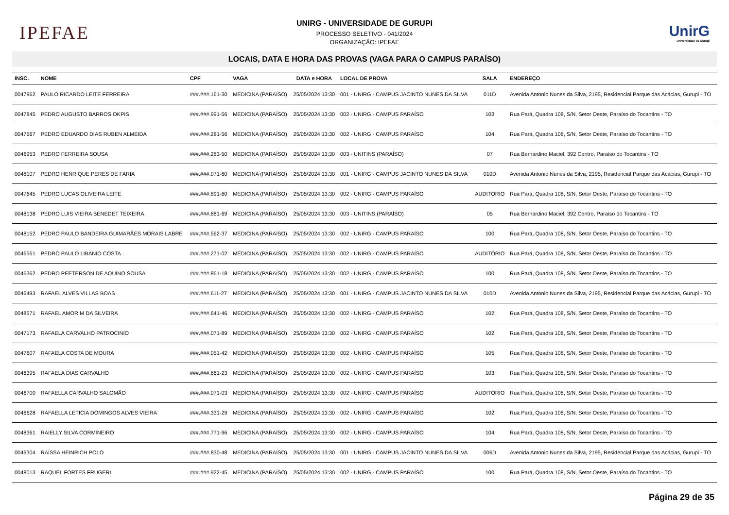IPEFAE
UNIRG - UNIVERSIDADE DE GURUPI
PROCESSO SELETIVO - 041/2024
ORGANIZAÇÃO: IPEFAE
UnirG
Universidade de Gurupi
LOCAIS, DATA E HORA DAS PROVAS (VAGA PARA O CAMPUS PARAÍSO)
| INSC. | NOME | CPF | VAGA | DATA e HORA | LOCAL DE PROVA | SALA | ENDEREÇO |
| --- | --- | --- | --- | --- | --- | --- | --- |
| 0047962 | PAULO RICARDO LEITE FERREIRA | ###.###.161-30 | MEDICINA (PARAÍSO) | 25/05/2024 13:30 | 001 - UNIRG - CAMPUS JACINTO NUNES DA SILVA | 011D | Avenida Antonio Nunes da Silva, 2195, Residencial Parque das Acácias, Gurupi - TO |
| 0047845 | PEDRO AUGUSTO BARROS OKPIS | ###.###.991-56 | MEDICINA (PARAÍSO) | 25/05/2024 13:30 | 002 - UNIRG - CAMPUS PARAÍSO | 103 | Rua Pará, Quadra 108, S/N, Setor Oeste, Paraíso do Tocantins - TO |
| 0047567 | PEDRO EDUARDO DIAS RUBEN ALMEIDA | ###.###.281-56 | MEDICINA (PARAÍSO) | 25/05/2024 13:30 | 002 - UNIRG - CAMPUS PARAÍSO | 104 | Rua Pará, Quadra 108, S/N, Setor Oeste, Paraíso do Tocantins - TO |
| 0046953 | PEDRO FERREIRA SOUSA | ###.###.283-50 | MEDICINA (PARAÍSO) | 25/05/2024 13:30 | 003 - UNITINS (PARAÍSO) | 07 | Rua Bernardino Maciel, 392 Centro, Paraíso do Tocantins - TO |
| 0048107 | PEDRO HENRIQUE PERES DE FARIA | ###.###.071-60 | MEDICINA (PARAÍSO) | 25/05/2024 13:30 | 001 - UNIRG - CAMPUS JACINTO NUNES DA SILVA | 010D | Avenida Antonio Nunes da Silva, 2195, Residencial Parque das Acácias, Gurupi - TO |
| 0047645 | PEDRO LUCAS OLIVEIRA LEITE | ###.###.891-60 | MEDICINA (PARAÍSO) | 25/05/2024 13:30 | 002 - UNIRG - CAMPUS PARAÍSO | AUDITÓRIO | Rua Pará, Quadra 108, S/N, Setor Oeste, Paraíso do Tocantins - TO |
| 0048138 | PEDRO LUIS VIEIRA BENEDET TEIXEIRA | ###.###.881-69 | MEDICINA (PARAÍSO) | 25/05/2024 13:30 | 003 - UNITINS (PARAÍSO) | 05 | Rua Bernardino Maciel, 392 Centro, Paraíso do Tocantins - TO |
| 0048152 | PEDRO PAULO BANDEIRA GUIMARÃES MORAIS LABRE | ###.###.562-37 | MEDICINA (PARAÍSO) | 25/05/2024 13:30 | 002 - UNIRG - CAMPUS PARAÍSO | 100 | Rua Pará, Quadra 108, S/N, Setor Oeste, Paraíso do Tocantins - TO |
| 0046561 | PEDRO PAULO LIBANIO COSTA | ###.###.271-02 | MEDICINA (PARAÍSO) | 25/05/2024 13:30 | 002 - UNIRG - CAMPUS PARAÍSO | AUDITÓRIO | Rua Pará, Quadra 108, S/N, Setor Oeste, Paraíso do Tocantins - TO |
| 0046362 | PEDRO PEETERSON DE AQUINO SOUSA | ###.###.861-18 | MEDICINA (PARAÍSO) | 25/05/2024 13:30 | 002 - UNIRG - CAMPUS PARAÍSO | 100 | Rua Pará, Quadra 108, S/N, Setor Oeste, Paraíso do Tocantins - TO |
| 0046493 | RAFAEL ALVES VILLAS BOAS | ###.###.611-27 | MEDICINA (PARAÍSO) | 25/05/2024 13:30 | 001 - UNIRG - CAMPUS JACINTO NUNES DA SILVA | 010D | Avenida Antonio Nunes da Silva, 2195, Residencial Parque das Acácias, Gurupi - TO |
| 0048571 | RAFAEL AMORIM DA SILVEIRA | ###.###.641-46 | MEDICINA (PARAÍSO) | 25/05/2024 13:30 | 002 - UNIRG - CAMPUS PARAÍSO | 102 | Rua Pará, Quadra 108, S/N, Setor Oeste, Paraíso do Tocantins - TO |
| 0047173 | RAFAELA CARVALHO PATROCINIO | ###.###.071-89 | MEDICINA (PARAÍSO) | 25/05/2024 13:30 | 002 - UNIRG - CAMPUS PARAÍSO | 102 | Rua Pará, Quadra 108, S/N, Setor Oeste, Paraíso do Tocantins - TO |
| 0047607 | RAFAELA COSTA DE MOURA | ###.###.051-42 | MEDICINA (PARAÍSO) | 25/05/2024 13:30 | 002 - UNIRG - CAMPUS PARAÍSO | 105 | Rua Pará, Quadra 108, S/N, Setor Oeste, Paraíso do Tocantins - TO |
| 0046395 | RAFAELA DIAS CARVALHO | ###.###.661-23 | MEDICINA (PARAÍSO) | 25/05/2024 13:30 | 002 - UNIRG - CAMPUS PARAÍSO | 103 | Rua Pará, Quadra 108, S/N, Setor Oeste, Paraíso do Tocantins - TO |
| 0046700 | RAFAELLA CARVALHO SALOMÃO | ###.###.071-03 | MEDICINA (PARAÍSO) | 25/05/2024 13:30 | 002 - UNIRG - CAMPUS PARAÍSO | AUDITÓRIO | Rua Pará, Quadra 108, S/N, Setor Oeste, Paraíso do Tocantins - TO |
| 0046628 | RAFAELLA LETICIA DOMINGOS ALVES VIEIRA | ###.###.331-29 | MEDICINA (PARAÍSO) | 25/05/2024 13:30 | 002 - UNIRG - CAMPUS PARAÍSO | 102 | Rua Pará, Quadra 108, S/N, Setor Oeste, Paraíso do Tocantins - TO |
| 0048361 | RAIELLY SILVA CORMINEIRO | ###.###.771-96 | MEDICINA (PARAÍSO) | 25/05/2024 13:30 | 002 - UNIRG - CAMPUS PARAÍSO | 104 | Rua Pará, Quadra 108, S/N, Setor Oeste, Paraíso do Tocantins - TO |
| 0046304 | RAÍSSA HEINRICH POLO | ###.###.830-48 | MEDICINA (PARAÍSO) | 25/05/2024 13:30 | 001 - UNIRG - CAMPUS JACINTO NUNES DA SILVA | 006D | Avenida Antonio Nunes da Silva, 2195, Residencial Parque das Acácias, Gurupi - TO |
| 0048013 | RAQUEL FORTES FRUGERI | ###.###.922-45 | MEDICINA (PARAÍSO) | 25/05/2024 13:30 | 002 - UNIRG - CAMPUS PARAÍSO | 100 | Rua Pará, Quadra 108, S/N, Setor Oeste, Paraíso do Tocantins - TO |
Página 29 de 35